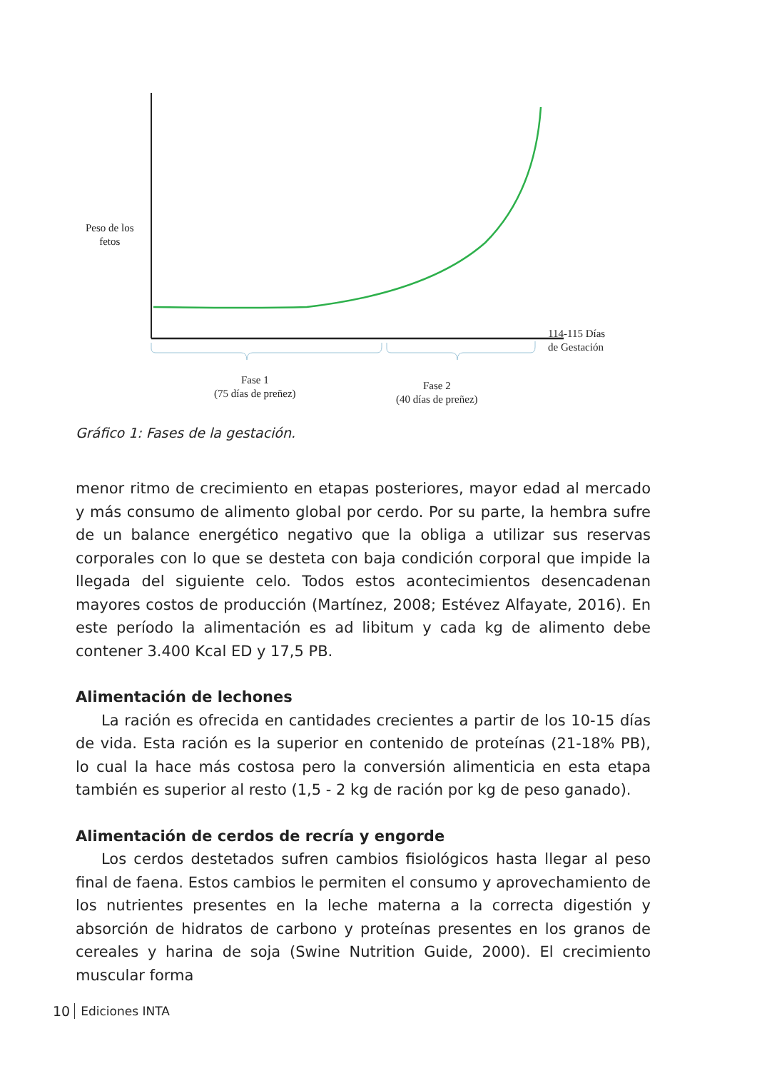Peso de los
fetos
114-115 Días
de Gestación
Fase 1
(75 días de preñez)
Fase 2
(40 días de preñez)
Gráfico 1: Fases de la gestación.
menor ritmo de crecimiento en etapas posteriores, mayor edad al mercado y más consumo de alimento global por cerdo. Por su parte, la hembra sufre de un balance energético negativo que la obliga a utilizar sus reservas corporales con lo que se desteta con baja condición corporal que impide la llegada del siguiente celo. Todos estos acontecimientos desencadenan mayores costos de producción (Martínez, 2008; Estévez Alfayate, 2016). En este período la alimentación es ad libitum y cada kg de alimento debe contener 3.400 Kcal ED y 17,5 PB.
Alimentación de lechones
La ración es ofrecida en cantidades crecientes a partir de los 10-15 días de vida. Esta ración es la superior en contenido de proteínas (21-18% PB), lo cual la hace más costosa pero la conversión alimenticia en esta etapa también es superior al resto (1,5 - 2 kg de ración por kg de peso ganado).
Alimentación de cerdos de recría y engorde
Los cerdos destetados sufren cambios fisiológicos hasta llegar al peso final de faena. Estos cambios le permiten el consumo y aprovechamiento de los nutrientes presentes en la leche materna a la correcta digestión y absorción de hidratos de carbono y proteínas presentes en los granos de cereales y harina de soja (Swine Nutrition Guide, 2000). El crecimiento muscular forma
10 Ediciones INTA